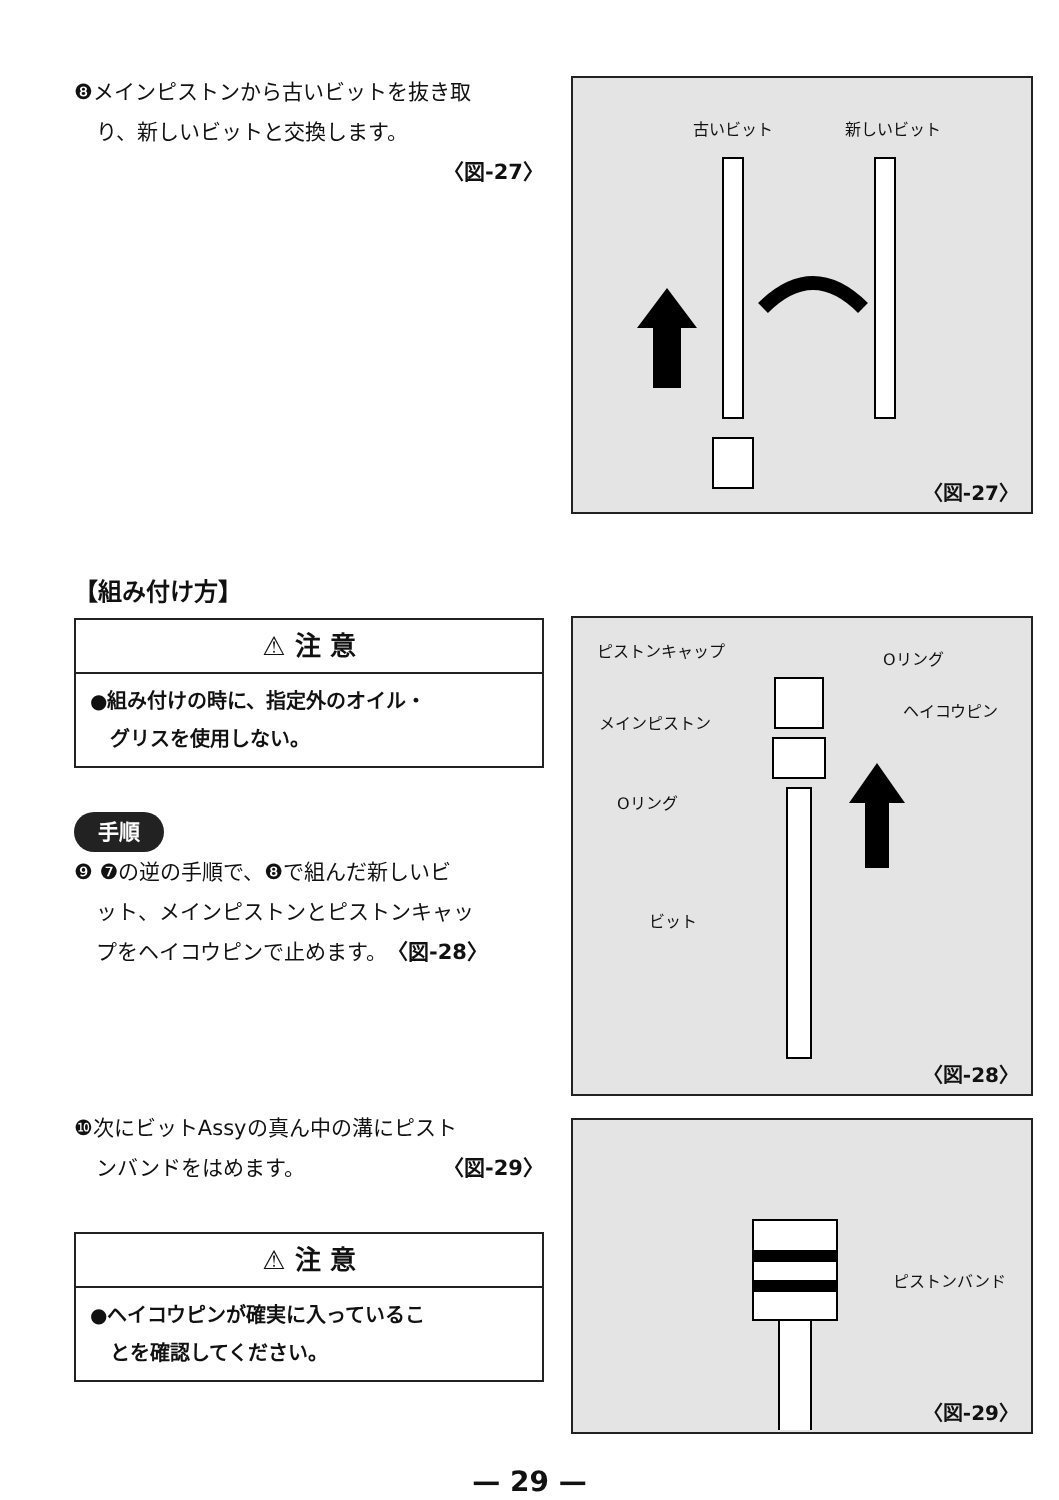❽メインピストンから古いビットを抜き取
り、新しいビットと交換します。
〈図-27〉
古いビット 新しいビット
〈図-27〉
【組み付け方】
⚠ 注 意
●組み付けの時に、指定外のオイル・
　グリスを使用しない。
手順
❾ ❼の逆の手順で、❽で組んだ新しいビ
ット、メインピストンとピストンキャッ
プをヘイコウピンで止めます。〈図-28〉
ピストンキャップ Oリング
ヘイコウピン
メインピストン
Oリング
ビット
〈図-28〉
❿次にビットAssyの真ん中の溝にピスト
ンバンドをはめます。 〈図-29〉
⚠ 注 意
●ヘイコウピンが確実に入っているこ
　とを確認してください。
ピストンバンド
〈図-29〉
— 29 —